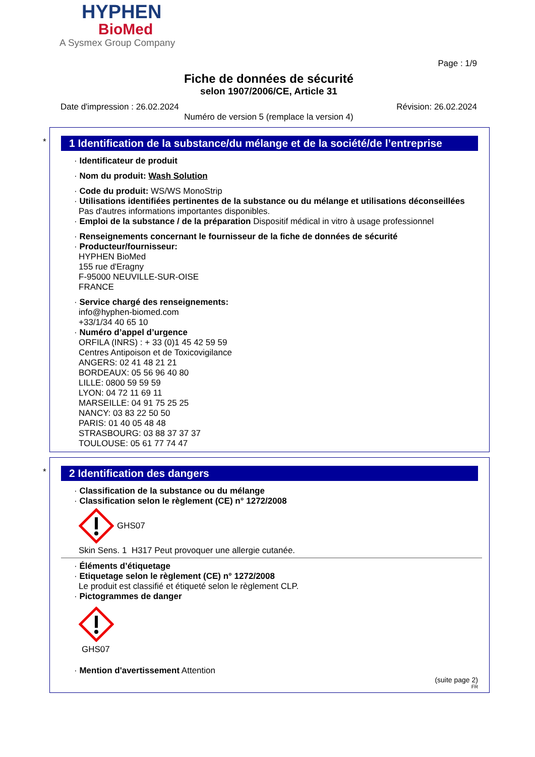HYPHEN
BioMed
A Sysmex Group Company
Page : 1/9
Fiche de données de sécurité
selon 1907/2006/CE, Article 31
Date d'impression : 26.02.2024 Révision: 26.02.2024
Numéro de version 5 (remplace la version 4)
*
1 Identification de la substance/du mélange et de la société/de l’entreprise
· Identificateur de produit
· Nom du produit: Wash Solution
· Code du produit: WS/WS MonoStrip
· Utilisations identifiées pertinentes de la substance ou du mélange et utilisations déconseillées
Pas d'autres informations importantes disponibles.
· Emploi de la substance / de la préparation Dispositif médical in vitro à usage professionnel
· Renseignements concernant le fournisseur de la fiche de données de sécurité
· Producteur/fournisseur:
HYPHEN BioMed
155 rue d'Eragny
F-95000 NEUVILLE-SUR-OISE
FRANCE
· Service chargé des renseignements:
info@hyphen-biomed.com
+33/1/34 40 65 10
· Numéro d’appel d’urgence
ORFILA (INRS) : + 33 (0)1 45 42 59 59
Centres Antipoison et de Toxicovigilance
ANGERS: 02 41 48 21 21
BORDEAUX: 05 56 96 40 80
LILLE: 0800 59 59 59
LYON: 04 72 11 69 11
MARSEILLE: 04 91 75 25 25
NANCY: 03 83 22 50 50
PARIS: 01 40 05 48 48
STRASBOURG: 03 88 37 37 37
TOULOUSE: 05 61 77 74 47
*
2 Identification des dangers
· Classification de la substance ou du mélange
· Classification selon le règlement (CE) n° 1272/2008
GHS07
Skin Sens. 1 H317 Peut provoquer une allergie cutanée.
· Éléments d’étiquetage
· Etiquetage selon le règlement (CE) n° 1272/2008
Le produit est classifié et étiqueté selon le règlement CLP.
· Pictogrammes de danger
GHS07
· Mention d'avertissement Attention
(suite page 2)
FR